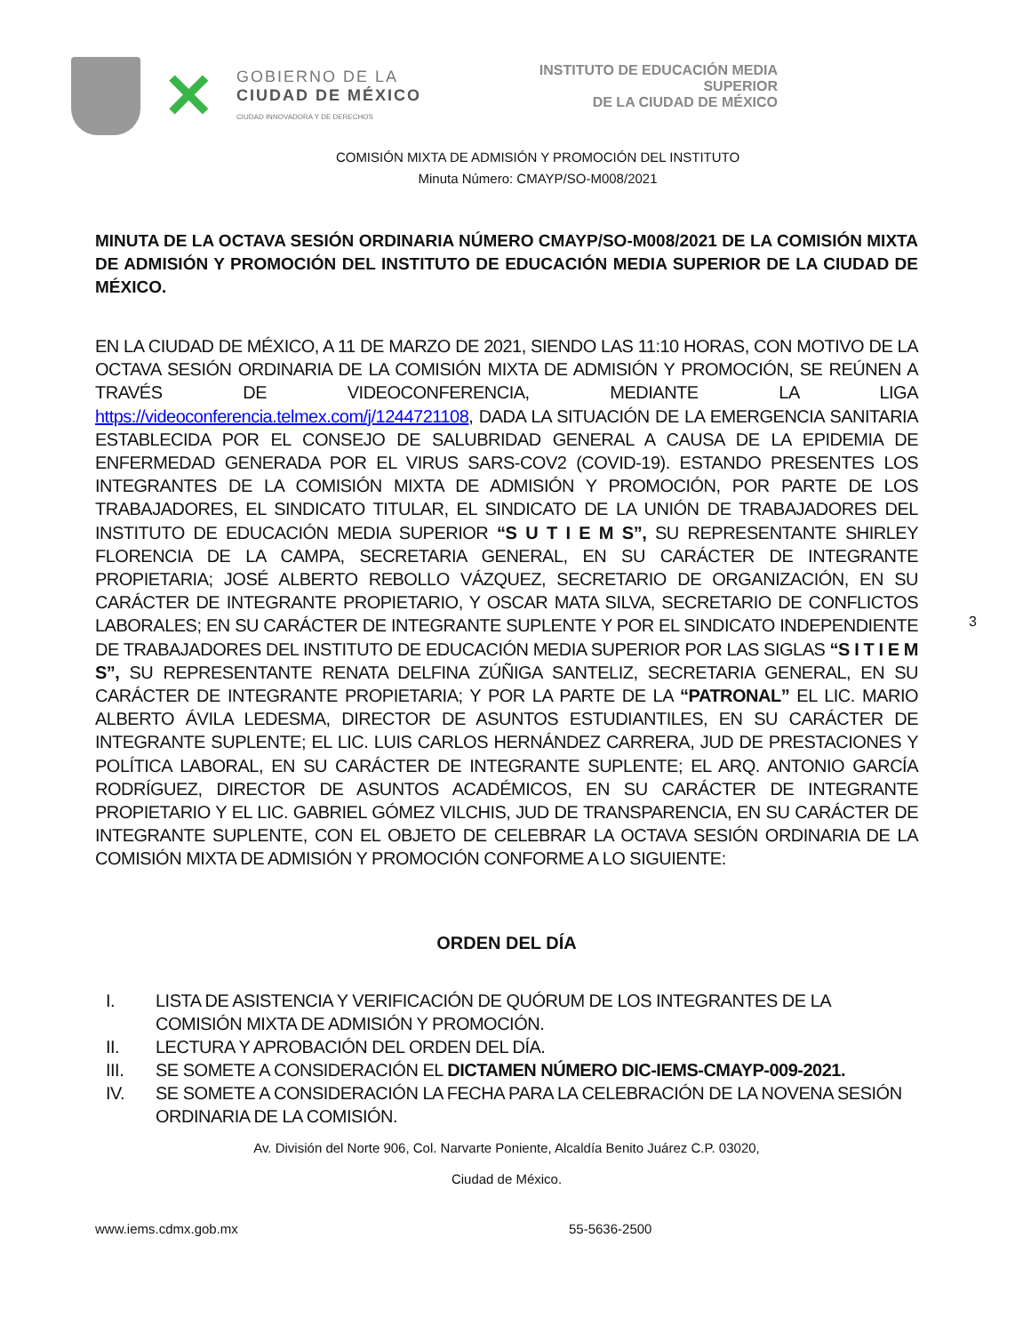✕
GOBIERNO DE LA
CIUDAD DE MÉXICO
CIUDAD INNOVADORA Y DE DERECHOS
INSTITUTO DE EDUCACIÓN MEDIA SUPERIOR
DE LA CIUDAD DE MÉXICO
COMISIÓN MIXTA DE ADMISIÓN Y PROMOCIÓN DEL INSTITUTO
Minuta Número: CMAYP/SO-M008/2021
3
MINUTA DE LA OCTAVA SESIÓN ORDINARIA NÚMERO CMAYP/SO-M008/2021 DE LA COMISIÓN MIXTA DE ADMISIÓN Y PROMOCIÓN DEL INSTITUTO DE EDUCACIÓN MEDIA SUPERIOR DE LA CIUDAD DE MÉXICO.
EN LA CIUDAD DE MÉXICO, A 11 DE MARZO DE 2021, SIENDO LAS 11:10 HORAS, CON MOTIVO DE LA OCTAVA SESIÓN ORDINARIA DE LA COMISIÓN MIXTA DE ADMISIÓN Y PROMOCIÓN, SE REÚNEN A TRAVÉS DE VIDEOCONFERENCIA, MEDIANTE LA LIGA https://videoconferencia.telmex.com/j/1244721108, DADA LA SITUACIÓN DE LA EMERGENCIA SANITARIA ESTABLECIDA POR EL CONSEJO DE SALUBRIDAD GENERAL A CAUSA DE LA EPIDEMIA DE ENFERMEDAD GENERADA POR EL VIRUS SARS-COV2 (COVID-19). ESTANDO PRESENTES LOS INTEGRANTES DE LA COMISIÓN MIXTA DE ADMISIÓN Y PROMOCIÓN, POR PARTE DE LOS TRABAJADORES, EL SINDICATO TITULAR, EL SINDICATO DE LA UNIÓN DE TRABAJADORES DEL INSTITUTO DE EDUCACIÓN MEDIA SUPERIOR “S U T I E M S”, SU REPRESENTANTE SHIRLEY FLORENCIA DE LA CAMPA, SECRETARIA GENERAL, EN SU CARÁCTER DE INTEGRANTE PROPIETARIA; JOSÉ ALBERTO REBOLLO VÁZQUEZ, SECRETARIO DE ORGANIZACIÓN, EN SU CARÁCTER DE INTEGRANTE PROPIETARIO, Y OSCAR MATA SILVA, SECRETARIO DE CONFLICTOS LABORALES; EN SU CARÁCTER DE INTEGRANTE SUPLENTE Y POR EL SINDICATO INDEPENDIENTE DE TRABAJADORES DEL INSTITUTO DE EDUCACIÓN MEDIA SUPERIOR POR LAS SIGLAS “S I T I E M S”, SU REPRESENTANTE RENATA DELFINA ZÚÑIGA SANTELIZ, SECRETARIA GENERAL, EN SU CARÁCTER DE INTEGRANTE PROPIETARIA; Y POR LA PARTE DE LA “PATRONAL” EL LIC. MARIO ALBERTO ÁVILA LEDESMA, DIRECTOR DE ASUNTOS ESTUDIANTILES, EN SU CARÁCTER DE INTEGRANTE SUPLENTE; EL LIC. LUIS CARLOS HERNÁNDEZ CARRERA, JUD DE PRESTACIONES Y POLÍTICA LABORAL, EN SU CARÁCTER DE INTEGRANTE SUPLENTE; EL ARQ. ANTONIO GARCÍA RODRÍGUEZ, DIRECTOR DE ASUNTOS ACADÉMICOS, EN SU CARÁCTER DE INTEGRANTE PROPIETARIO Y EL LIC. GABRIEL GÓMEZ VILCHIS, JUD DE TRANSPARENCIA, EN SU CARÁCTER DE INTEGRANTE SUPLENTE, CON EL OBJETO DE CELEBRAR LA OCTAVA SESIÓN ORDINARIA DE LA COMISIÓN MIXTA DE ADMISIÓN Y PROMOCIÓN CONFORME A LO SIGUIENTE:
ORDEN DEL DÍA
I. LISTA DE ASISTENCIA Y VERIFICACIÓN DE QUÓRUM DE LOS INTEGRANTES DE LA COMISIÓN MIXTA DE ADMISIÓN Y PROMOCIÓN.
II. LECTURA Y APROBACIÓN DEL ORDEN DEL DÍA.
III. SE SOMETE A CONSIDERACIÓN EL DICTAMEN NÚMERO DIC-IEMS-CMAYP-009-2021.
IV. SE SOMETE A CONSIDERACIÓN LA FECHA PARA LA CELEBRACIÓN DE LA NOVENA SESIÓN ORDINARIA DE LA COMISIÓN.
Av. División del Norte 906, Col. Narvarte Poniente, Alcaldía Benito Juárez C.P. 03020,
Ciudad de México.
www.iems.cdmx.gob.mx 55-5636-2500